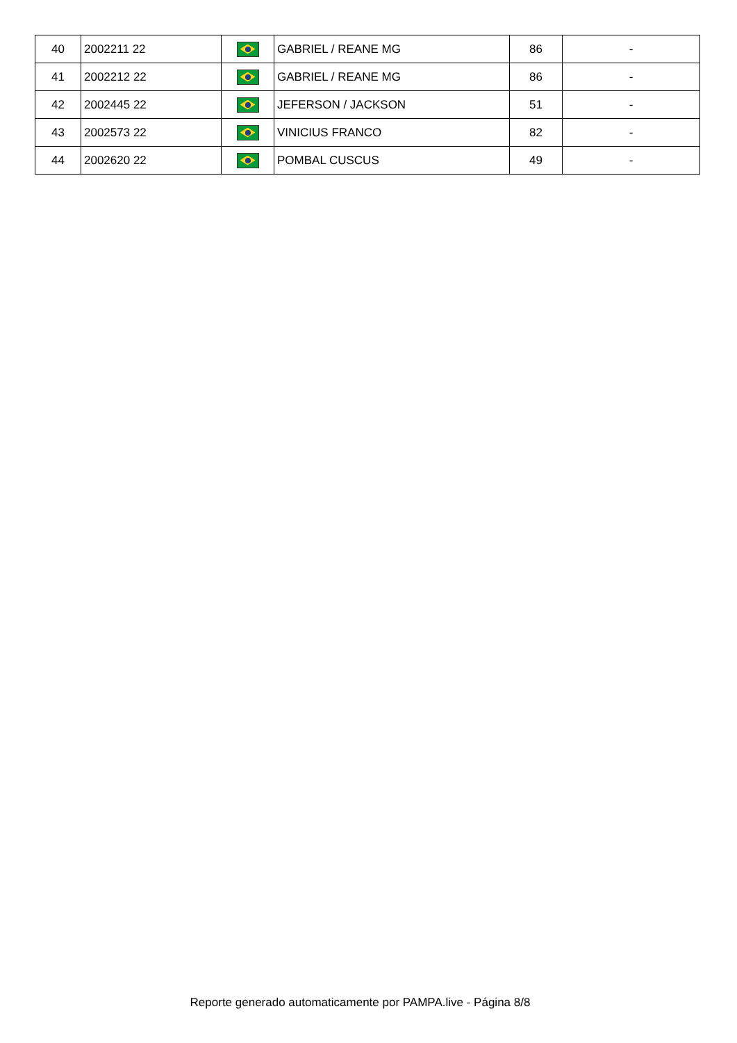| 40 | 2002211 22 | | GABRIEL / REANE MG | 86 | - |
| 41 | 2002212 22 | | GABRIEL / REANE MG | 86 | - |
| 42 | 2002445 22 | | JEFERSON / JACKSON | 51 | - |
| 43 | 2002573 22 | | VINICIUS FRANCO | 82 | - |
| 44 | 2002620 22 | | POMBAL CUSCUS | 49 | - |
Reporte generado automaticamente por PAMPA.live - Página 8/8